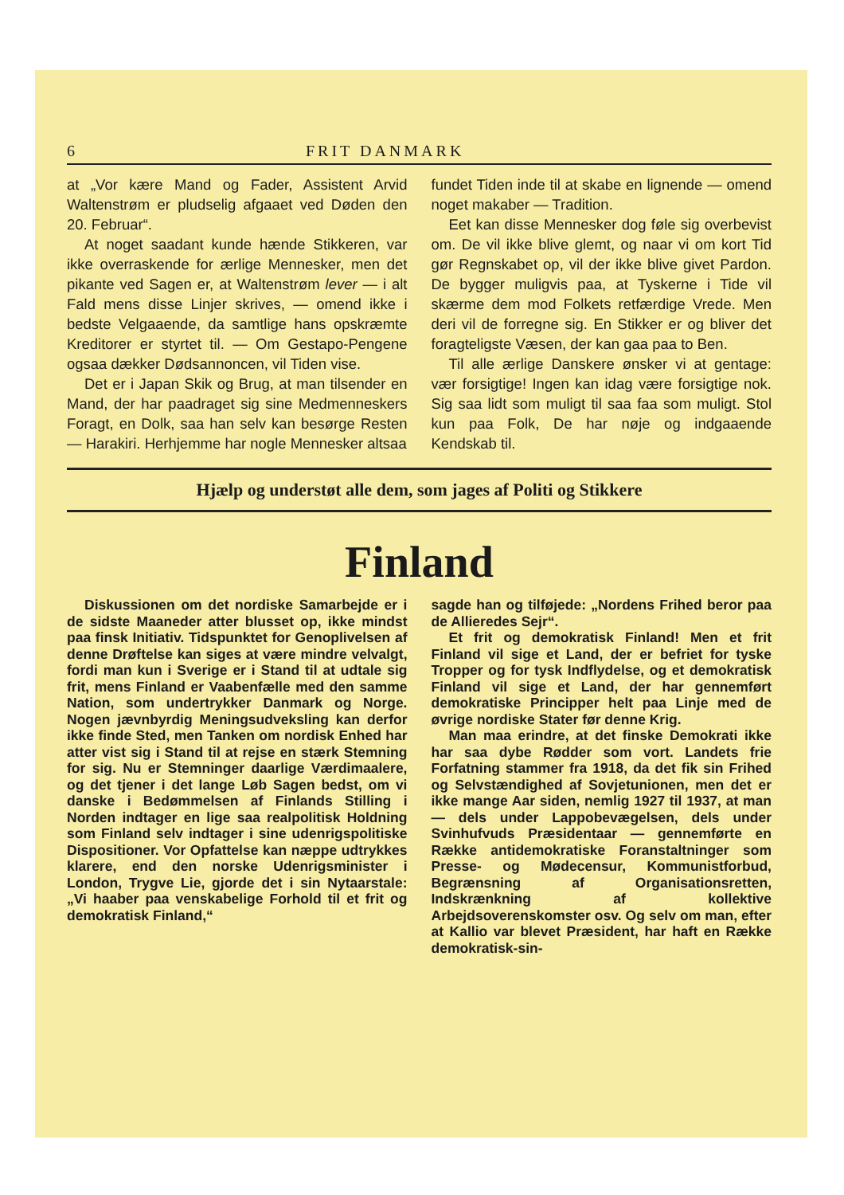6 FRIT DANMARK
at „Vor kære Mand og Fader, Assistent Arvid Waltenstrøm er pludselig afgaaet ved Døden den 20. Februar“.
At noget saadant kunde hænde Stikkeren, var ikke overraskende for ærlige Mennesker, men det pikante ved Sagen er, at Waltenstrøm lever — i alt Fald mens disse Linjer skrives, — omend ikke i bedste Velgaaende, da samtlige hans opskræmte Kreditorer er styrtet til. — Om Gestapo-Pengene ogsaa dækker Dødsannoncen, vil Tiden vise.
Det er i Japan Skik og Brug, at man tilsender en Mand, der har paadraget sig sine Medmenneskers Foragt, en Dolk, saa han selv kan besørge Resten — Harakiri. Herhjemme har nogle Mennesker altsaa
fundet Tiden inde til at skabe en lignende — omend noget makaber — Tradition.
Eet kan disse Mennesker dog føle sig overbevist om. De vil ikke blive glemt, og naar vi om kort Tid gør Regnskabet op, vil der ikke blive givet Pardon. De bygger muligvis paa, at Tyskerne i Tide vil skærme dem mod Folkets retfærdige Vrede. Men deri vil de forregne sig. En Stikker er og bliver det foragteligste Væsen, der kan gaa paa to Ben.
Til alle ærlige Danskere ønsker vi at gentage: vær forsigtige! Ingen kan idag være forsigtige nok. Sig saa lidt som muligt til saa faa som muligt. Stol kun paa Folk, De har nøje og indgaaende Kendskab til.
Hjælp og understøt alle dem, som jages af Politi og Stikkere
Finland
Diskussionen om det nordiske Samarbejde er i de sidste Maaneder atter blusset op, ikke mindst paa finsk Initiativ. Tidspunktet for Genoplivelsen af denne Drøftelse kan siges at være mindre velvalgt, fordi man kun i Sverige er i Stand til at udtale sig frit, mens Finland er Vaabenfælle med den samme Nation, som undertrykker Danmark og Norge. Nogen jævnbyrdig Meningsudveksling kan derfor ikke finde Sted, men Tanken om nordisk Enhed har atter vist sig i Stand til at rejse en stærk Stemning for sig. Nu er Stemninger daarlige Værdimaalere, og det tjener i det lange Løb Sagen bedst, om vi danske i Bedømmelsen af Finlands Stilling i Norden indtager en lige saa realpolitisk Holdning som Finland selv indtager i sine udenrigspolitiske Dispositioner. Vor Opfattelse kan næppe udtrykkes klarere, end den norske Udenrigsminister i London, Trygve Lie, gjorde det i sin Nytaarstale: „Vi haaber paa venskabelige Forhold til et frit og demokratisk Finland,“
sagde han og tilføjede: „Nordens Frihed beror paa de Allieredes Sejr“.
Et frit og demokratisk Finland! Men et frit Finland vil sige et Land, der er befriet for tyske Tropper og for tysk Indflydelse, og et demokratisk Finland vil sige et Land, der har gennemført demokratiske Principper helt paa Linje med de øvrige nordiske Stater før denne Krig.
Man maa erindre, at det finske Demokrati ikke har saa dybe Rødder som vort. Landets frie Forfatning stammer fra 1918, da det fik sin Frihed og Selvstændighed af Sovjetunionen, men det er ikke mange Aar siden, nemlig 1927 til 1937, at man — dels under Lappobevægelsen, dels under Svinhufvuds Præsidentaar — gennemførte en Række antidemokratiske Foranstaltninger som Presse- og Mødecensur, Kommunistforbud, Begrænsning af Organisationsretten, Indskrænkning af kollektive Arbejdsoverenskomster osv. Og selv om man, efter at Kallio var blevet Præsident, har haft en Række demokratisk-sin-